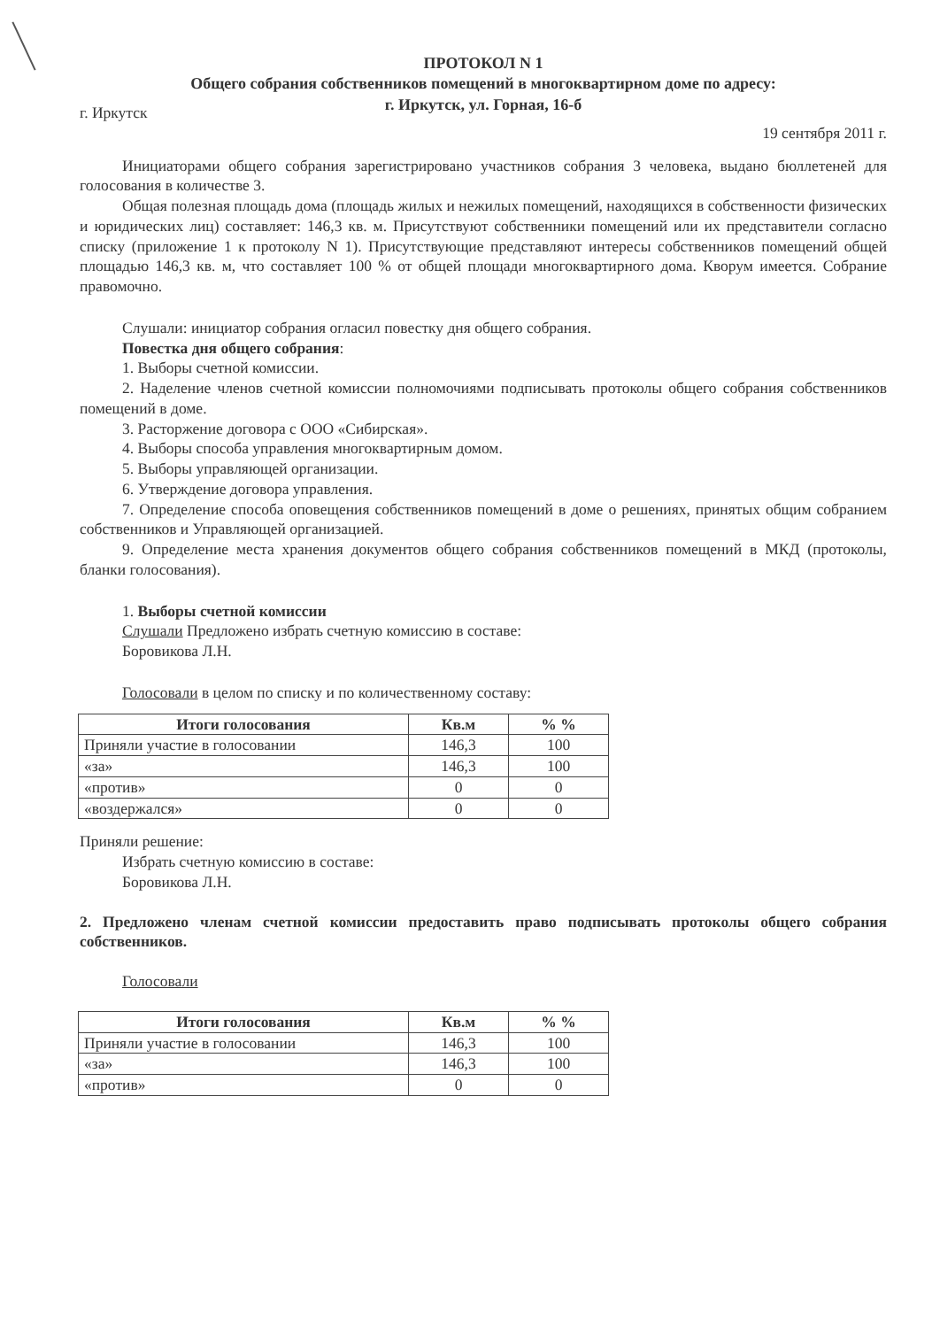ПРОТОКОЛ N 1
Общего собрания собственников помещений в многоквартирном доме по адресу:
г. Иркутск, ул. Горная, 16-б
г. Иркутск
19 сентября 2011 г.
Инициаторами общего собрания зарегистрировано участников собрания 3 человека, выдано бюллетеней для голосования в количестве 3.
Общая полезная площадь дома (площадь жилых и нежилых помещений, находящихся в собственности физических и юридических лиц) составляет: 146,3 кв. м. Присутствуют собственники помещений или их представители согласно списку (приложение 1 к протоколу N 1). Присутствующие представляют интересы собственников помещений общей площадью 146,3 кв. м, что составляет 100 % от общей площади многоквартирного дома. Кворум имеется. Собрание правомочно.
Слушали: инициатор собрания огласил повестку дня общего собрания.
Повестка дня общего собрания:
1. Выборы счетной комиссии.
2. Наделение членов счетной комиссии полномочиями подписывать протоколы общего собрания собственников помещений в доме.
3. Расторжение договора с ООО «Сибирская».
4. Выборы способа управления многоквартирным домом.
5. Выборы управляющей организации.
6. Утверждение договора управления.
7. Определение способа оповещения собственников помещений в доме о решениях, принятых общим собранием собственников и Управляющей организацией.
9. Определение места хранения документов общего собрания собственников помещений в МКД (протоколы, бланки голосования).
1. Выборы счетной комиссии
Слушали Предложено избрать счетную комиссию в составе:
Боровикова Л.Н.
Голосовали в целом по списку и по количественному составу:
| Итоги голосования | Кв.м | % % |
| --- | --- | --- |
| Приняли участие в голосовании | 146,3 | 100 |
| «за» | 146,3 | 100 |
| «против» | 0 | 0 |
| «воздержался» | 0 | 0 |
Приняли решение:
Избрать счетную комиссию в составе:
Боровикова Л.Н.
2. Предложено членам счетной комиссии предоставить право подписывать протоколы общего собрания собственников.
Голосовали
| Итоги голосования | Кв.м | % % |
| --- | --- | --- |
| Приняли участие в голосовании | 146,3 | 100 |
| «за» | 146,3 | 100 |
| «против» | 0 | 0 |